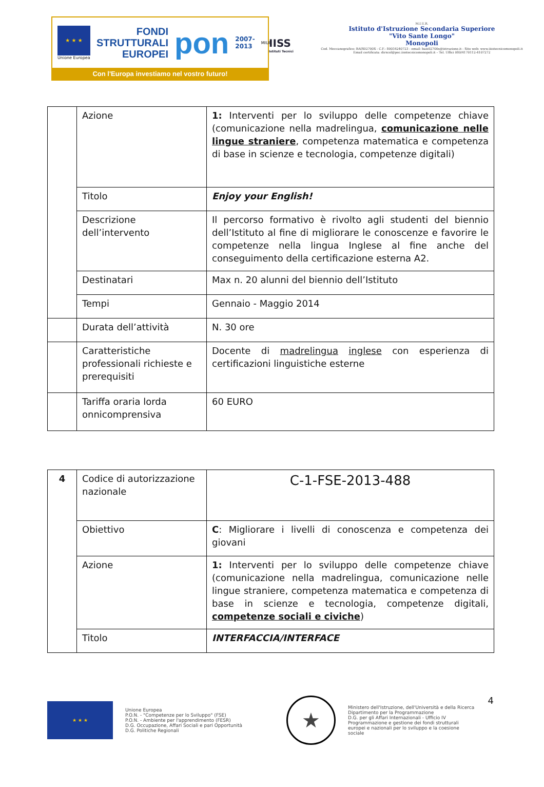★ ★ ★
Unione Europea
FONDI
STRUTTURALI
EUROPEI
pon
2007-2013
MIUR
Con l'Europa investiamo nel vostro futuro!
IISS
Istituti Tecnici
M.I.U.R.
Istituto d'Istruzione Secondaria Superiore
"Vito Sante Longo"
Monopoli
Cod. Meccanografico: BAIS02700X - C.F.: 80034240723 - email: bais02700x@istruzione.it - Sito web: www.iisstecnicomonopoli.it
Email certificata: dirscol@pec.iisstecnicomonopoli.it – Tel. Uffici 080/4170112-4107272
| | Azione | 1: Interventi per lo sviluppo delle competenze chiave (comunicazione nella madrelingua, comunicazione nelle lingue straniere , competenza matematica e competenza di base in scienze e tecnologia, competenze digitali) |
| | Titolo | Enjoy your English! |
| | Descrizione dell’intervento | Il percorso formativo è rivolto agli studenti del biennio dell’Istituto al fine di migliorare le conoscenze e favorire le competenze nella lingua Inglese al fine anche del conseguimento della certificazione esterna A2. |
| | Destinatari | Max n. 20 alunni del biennio dell’Istituto |
| | Tempi | Gennaio - Maggio 2014 |
| | Durata dell’attività | N. 30 ore |
| | Caratteristiche professionali richieste e prerequisiti | Docente di madrelingua inglese con esperienza di certificazioni linguistiche esterne |
| | Tariffa oraria lorda onnicomprensiva | 60 EURO |
| 4 | Codice di autorizzazione nazionale | C-1-FSE-2013-488 |
| | Obiettivo | C : Migliorare i livelli di conoscenza e competenza dei giovani |
| | Azione | 1: Interventi per lo sviluppo delle competenze chiave (comunicazione nella madrelingua, comunicazione nelle lingue straniere, competenza matematica e competenza di base in scienze e tecnologia, competenze digitali, competenze sociali e civiche ) |
| | Titolo | INTERFACCIA/INTERFACE |
4
★ ★ ★
Unione Europea
P.O.N. - "Competenze per lo Sviluppo" (FSE)
P.O.N. - Ambiente per l'apprendimento (FESR)
D.G. Occupazione, Affari Sociali e pari Opportunità
D.G. Politiche Regionali
★
Ministero dell'Istruzione, dell'Università e della Ricerca
Dipartimento per la Programmazione
D.G. per gli Affari Internazionali - Ufficio IV
Programmazione e gestione dei fondi strutturali europei e nazionali per lo sviluppo e la coesione sociale